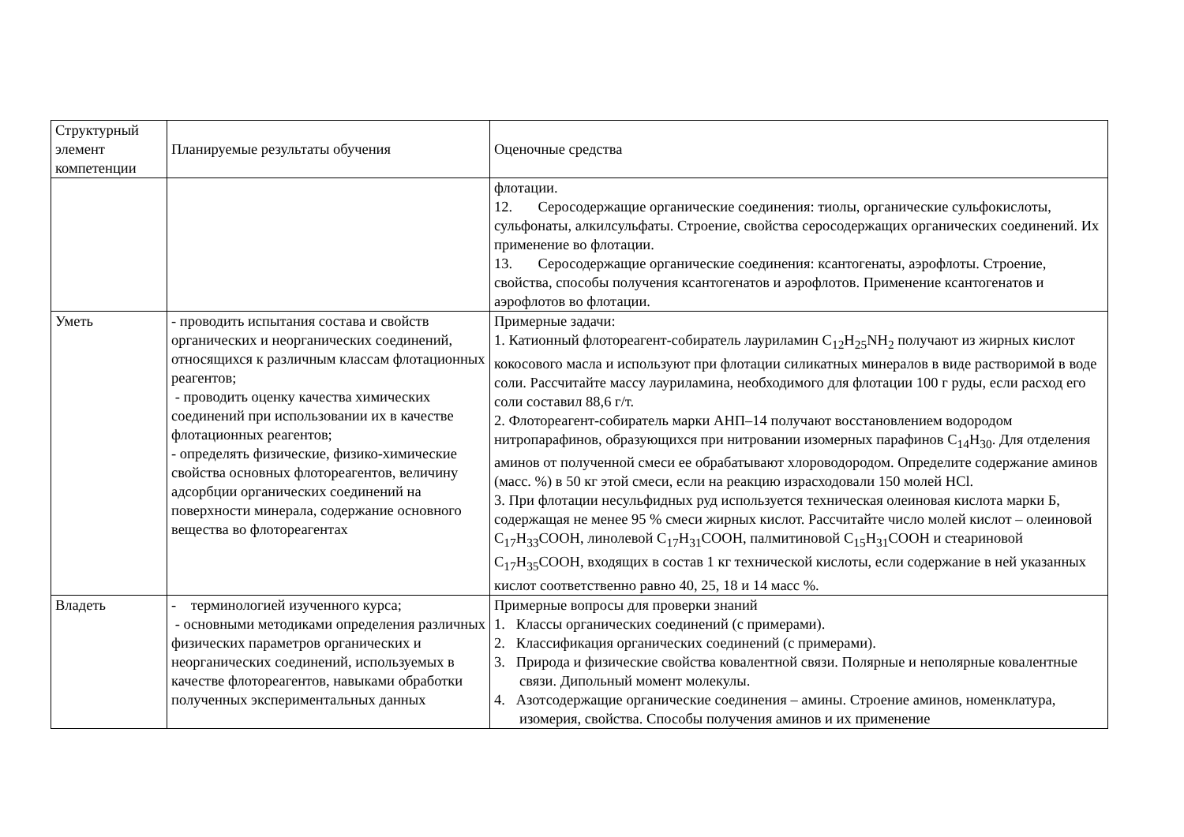| Структурный элемент компетенции | Планируемые результаты обучения | Оценочные средства |
| | | флотации. 12. Серосодержащие органические соединения: тиолы, органические сульфокислоты, сульфонаты, алкилсульфаты. Строение, свойства серосодержащих органических соединений. Их применение во флотации. 13. Серосодержащие органические соединения: ксантогенаты, аэрофлоты. Строение, свойства, способы получения ксантогенатов и аэрофлотов. Применение ксантогенатов и аэрофлотов во флотации. |
| Уметь | - проводить испытания состава и свойств органических и неорганических соединений, относящихся к различным классам флотационных реагентов; - проводить оценку качества химических соединений при использовании их в качестве флотационных реагентов; - определять физические, физико-химические свойства основных флотореагентов, величину адсорбции органических соединений на поверхности минерала, содержание основного вещества во флотореагентах | Примерные задачи: 1. Катионный флотореагент-собиратель лауриламин C<sub>12</sub>H<sub>25</sub>NH<sub>2</sub> получают из жирных кислот кокосового масла и используют при флотации силикатных минералов в виде растворимой в воде соли. Рассчитайте массу лауриламина, необходимого для флотации 100 г руды, если расход его соли составил 88,6 г/т. 2. Флотореагент-собиратель марки АНП–14 получают восстановлением водородом нитропарафинов, образующихся при нитровании изомерных парафинов C<sub>14</sub>H<sub>30</sub>. Для отделения аминов от полученной смеси ее обрабатывают хлороводородом. Определите содержание аминов (масс. %) в 50 кг этой смеси, если на реакцию израсходовали 150 молей HCl. 3. При флотации несульфидных руд используется техническая олеиновая кислота марки Б, содержащая не менее 95 % смеси жирных кислот. Рассчитайте число молей кислот – олеиновой C<sub>17</sub>H<sub>33</sub>COOH, линолевой C<sub>17</sub>H<sub>31</sub>COOH, палмитиновой C<sub>15</sub>H<sub>31</sub>COOH и стеариновой C<sub>17</sub>H<sub>35</sub>COOH, входящих в состав 1 кг технической кислоты, если содержание в ней указанных кислот соответственно равно 40, 25, 18 и 14 масс %. |
| Владеть | - терминологией изученного курса; - основными методиками определения различных физических параметров органических и неорганических соединений, используемых в качестве флотореагентов, навыками обработки полученных экспериментальных данных | Примерные вопросы для проверки знаний 1. Классы органических соединений (с примерами). 2. Классификация органических соединений (с примерами). 3. Природа и физические свойства ковалентной связи. Полярные и неполярные ковалентные связи. Дипольный момент молекулы. 4. Азотсодержащие органические соединения – амины. Строение аминов, номенклатура, изомерия, свойства. Способы получения аминов и их применение |